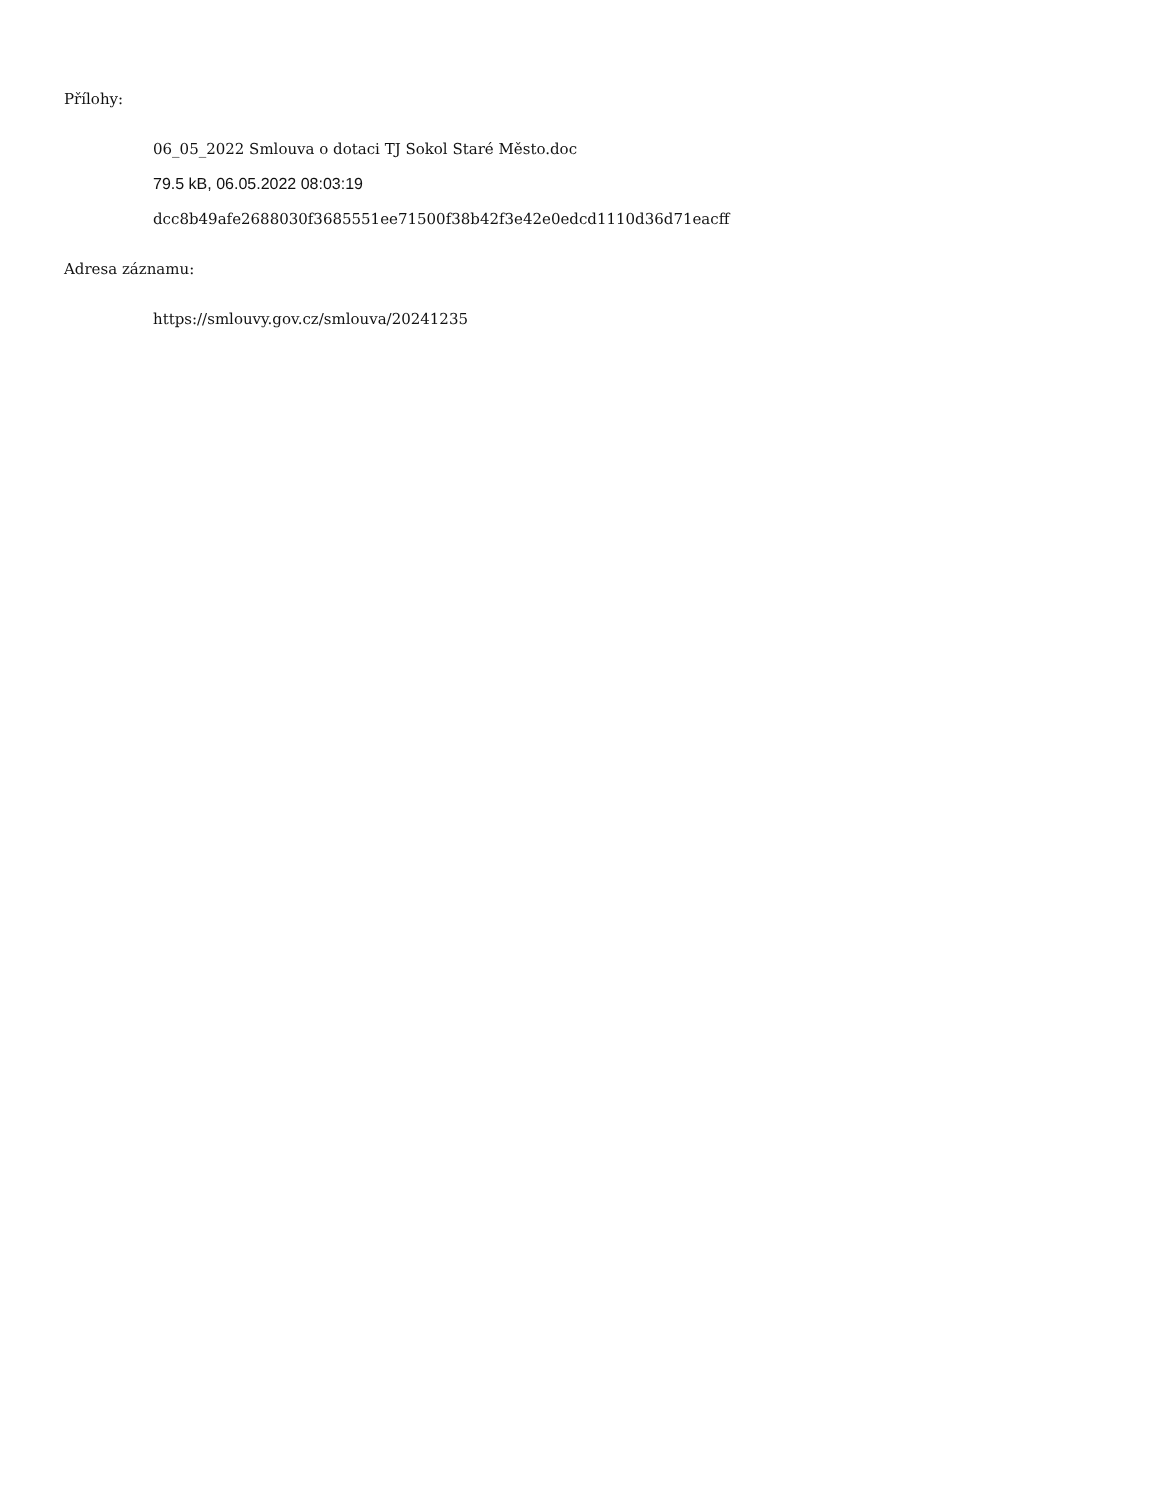Přílohy:
06_05_2022 Smlouva o dotaci TJ Sokol Staré Město.doc
79.5 kB, 06.05.2022 08:03:19
dcc8b49afe2688030f3685551ee71500f38b42f3e42e0edcd1110d36d71eacff
Adresa záznamu:
https://smlouvy.gov.cz/smlouva/20241235